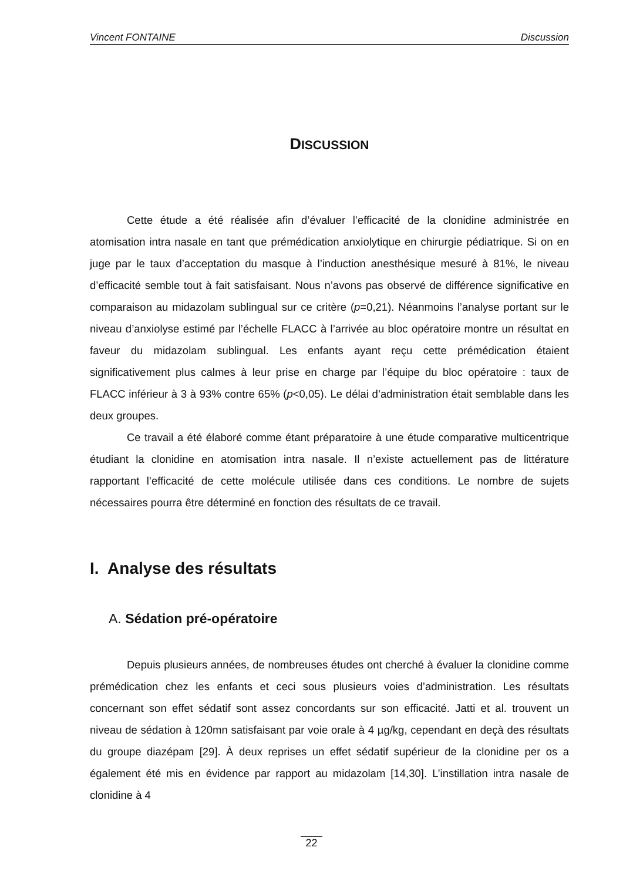Vincent FONTAINE Discussion
DISCUSSION
Cette étude a été réalisée afin d’évaluer l’efficacité de la clonidine administrée en atomisation intra nasale en tant que prémédication anxiolytique en chirurgie pédiatrique. Si on en juge par le taux d’acceptation du masque à l’induction anesthésique mesuré à 81%, le niveau d’efficacité semble tout à fait satisfaisant. Nous n’avons pas observé de différence significative en comparaison au midazolam sublingual sur ce critère (p=0,21). Néanmoins l’analyse portant sur le niveau d’anxiolyse estimé par l’échelle FLACC à l’arrivée au bloc opératoire montre un résultat en faveur du midazolam sublingual. Les enfants ayant reçu cette prémédication étaient significativement plus calmes à leur prise en charge par l’équipe du bloc opératoire : taux de FLACC inférieur à 3 à 93% contre 65% (p<0,05). Le délai d’administration était semblable dans les deux groupes.
Ce travail a été élaboré comme étant préparatoire à une étude comparative multicentrique étudiant la clonidine en atomisation intra nasale. Il n’existe actuellement pas de littérature rapportant l’efficacité de cette molécule utilisée dans ces conditions. Le nombre de sujets nécessaires pourra être déterminé en fonction des résultats de ce travail.
I. Analyse des résultats
A. Sédation pré-opératoire
Depuis plusieurs années, de nombreuses études ont cherché à évaluer la clonidine comme prémédication chez les enfants et ceci sous plusieurs voies d’administration. Les résultats concernant son effet sédatif sont assez concordants sur son efficacité. Jatti et al. trouvent un niveau de sédation à 120mn satisfaisant par voie orale à 4 µg/kg, cependant en deçà des résultats du groupe diazépam [29]. À deux reprises un effet sédatif supérieur de la clonidine per os a également été mis en évidence par rapport au midazolam [14,30]. L’instillation intra nasale de clonidine à 4
22